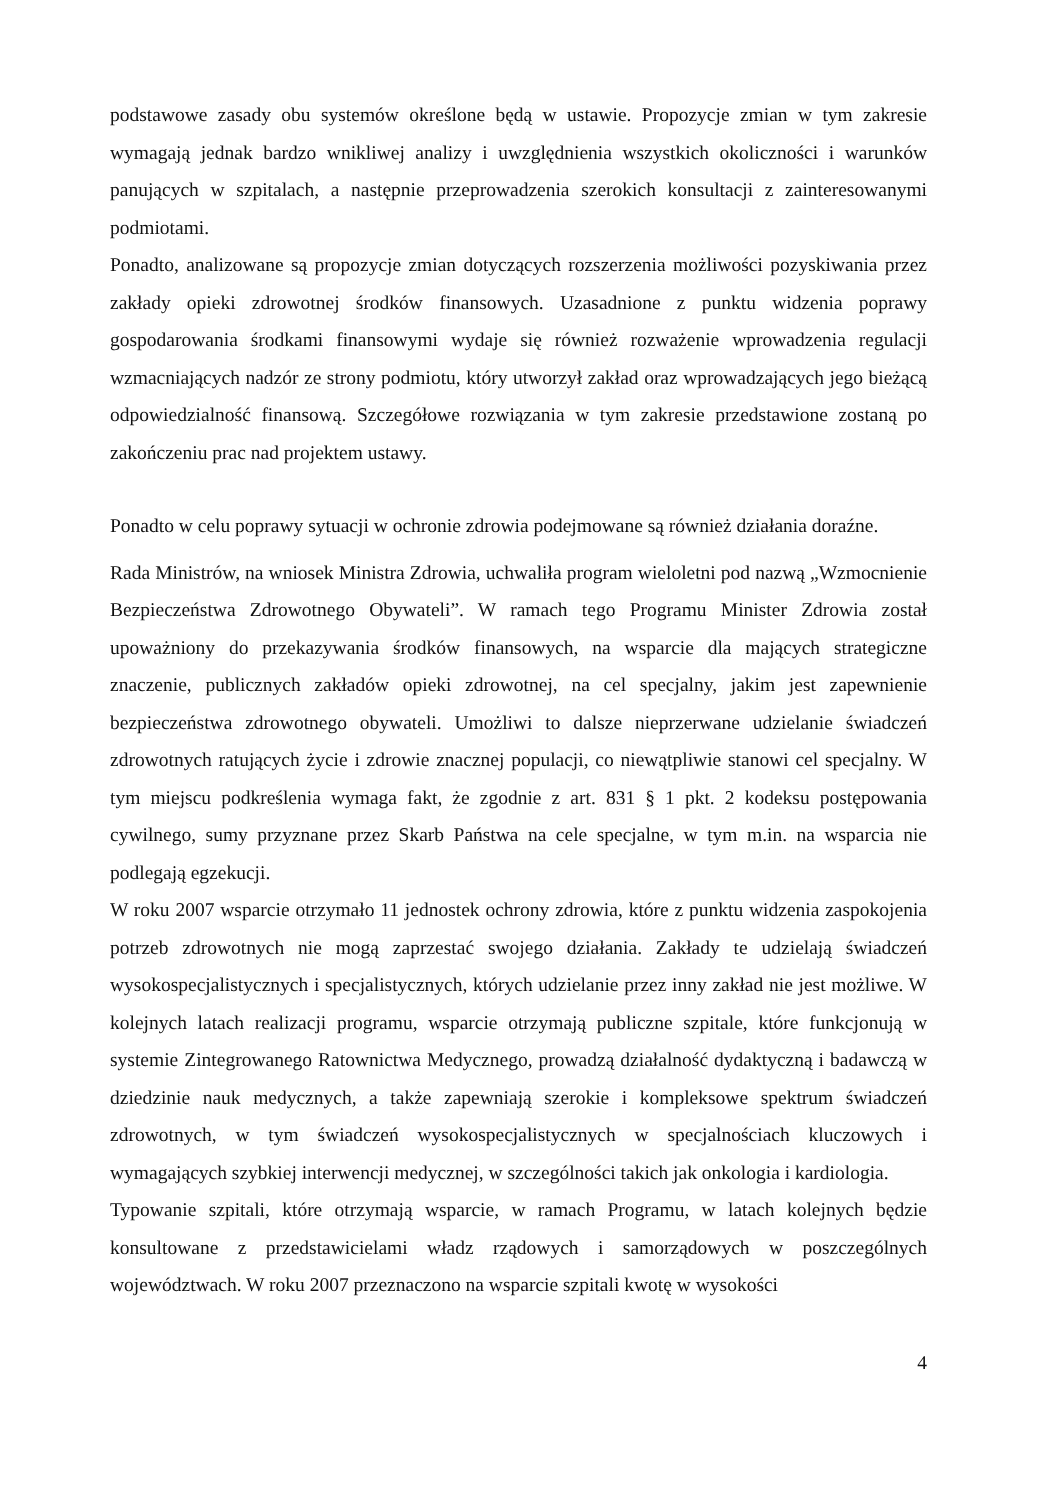podstawowe zasady obu systemów określone będą w ustawie. Propozycje zmian w tym zakresie wymagają jednak bardzo wnikliwej analizy i uwzględnienia wszystkich okoliczności i warunków panujących w szpitalach, a następnie przeprowadzenia szerokich konsultacji z zainteresowanymi podmiotami.
Ponadto, analizowane są propozycje zmian dotyczących rozszerzenia możliwości pozyskiwania przez zakłady opieki zdrowotnej środków finansowych. Uzasadnione z punktu widzenia poprawy gospodarowania środkami finansowymi wydaje się również rozważenie wprowadzenia regulacji wzmacniających nadzór ze strony podmiotu, który utworzył zakład oraz wprowadzających jego bieżącą odpowiedzialność finansową. Szczegółowe rozwiązania w tym zakresie przedstawione zostaną po zakończeniu prac nad projektem ustawy.
Ponadto w celu poprawy sytuacji w ochronie zdrowia podejmowane są również działania doraźne.
Rada Ministrów, na wniosek Ministra Zdrowia, uchwaliła program wieloletni pod nazwą „Wzmocnienie Bezpieczeństwa Zdrowotnego Obywateli”. W ramach tego Programu Minister Zdrowia został upoważniony do przekazywania środków finansowych, na wsparcie dla mających strategiczne znaczenie, publicznych zakładów opieki zdrowotnej, na cel specjalny, jakim jest zapewnienie bezpieczeństwa zdrowotnego obywateli. Umożliwi to dalsze nieprzerwane udzielanie świadczeń zdrowotnych ratujących życie i zdrowie znacznej populacji, co niewątpliwie stanowi cel specjalny. W tym miejscu podkreślenia wymaga fakt, że zgodnie z art. 831 § 1 pkt. 2 kodeksu postępowania cywilnego, sumy przyznane przez Skarb Państwa na cele specjalne, w tym m.in. na wsparcia nie podlegają egzekucji.
W roku 2007 wsparcie otrzymało 11 jednostek ochrony zdrowia, które z punktu widzenia zaspokojenia potrzeb zdrowotnych nie mogą zaprzestać swojego działania. Zakłady te udzielają świadczeń wysokospecjalistycznych i specjalistycznych, których udzielanie przez inny zakład nie jest możliwe. W kolejnych latach realizacji programu, wsparcie otrzymają publiczne szpitale, które funkcjonują w systemie Zintegrowanego Ratownictwa Medycznego, prowadzą działalność dydaktyczną i badawczą w dziedzinie nauk medycznych, a także zapewniają szerokie i kompleksowe spektrum świadczeń zdrowotnych, w tym świadczeń wysokospecjalistycznych w specjalnościach kluczowych i wymagających szybkiej interwencji medycznej, w szczególności takich jak onkologia i kardiologia.
Typowanie szpitali, które otrzymają wsparcie, w ramach Programu, w latach kolejnych będzie konsultowane z przedstawicielami władz rządowych i samorządowych w poszczególnych województwach. W roku 2007 przeznaczono na wsparcie szpitali kwotę w wysokości
4